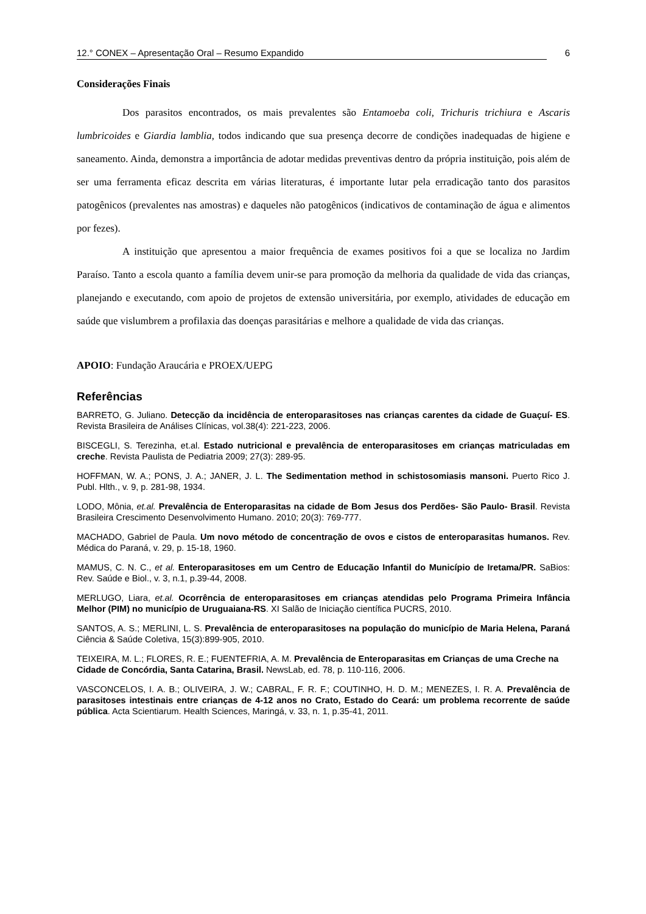12.° CONEX – Apresentação Oral – Resumo Expandido 6
Considerações Finais
Dos parasitos encontrados, os mais prevalentes são Entamoeba coli, Trichuris trichiura e Ascaris lumbricoides e Giardia lamblia, todos indicando que sua presença decorre de condições inadequadas de higiene e saneamento. Ainda, demonstra a importância de adotar medidas preventivas dentro da própria instituição, pois além de ser uma ferramenta eficaz descrita em várias literaturas, é importante lutar pela erradicação tanto dos parasitos patogênicos (prevalentes nas amostras) e daqueles não patogênicos (indicativos de contaminação de água e alimentos por fezes).
A instituição que apresentou a maior frequência de exames positivos foi a que se localiza no Jardim Paraíso. Tanto a escola quanto a família devem unir-se para promoção da melhoria da qualidade de vida das crianças, planejando e executando, com apoio de projetos de extensão universitária, por exemplo, atividades de educação em saúde que vislumbrem a profilaxia das doenças parasitárias e melhore a qualidade de vida das crianças.
APOIO: Fundação Araucária e PROEX/UEPG
Referências
BARRETO, G. Juliano. Detecção da incidência de enteroparasitoses nas crianças carentes da cidade de Guaçuí- ES. Revista Brasileira de Análises Clínicas, vol.38(4): 221-223, 2006.
BISCEGLI, S. Terezinha, et.al. Estado nutricional e prevalência de enteroparasitoses em crianças matriculadas em creche. Revista Paulista de Pediatria 2009; 27(3): 289-95.
HOFFMAN, W. A.; PONS, J. A.; JANER, J. L. The Sedimentation method in schistosomiasis mansoni. Puerto Rico J. Publ. Hlth., v. 9, p. 281-98, 1934.
LODO, Mônia, et.al. Prevalência de Enteroparasitas na cidade de Bom Jesus dos Perdões- São Paulo- Brasil. Revista Brasileira Crescimento Desenvolvimento Humano. 2010; 20(3): 769-777.
MACHADO, Gabriel de Paula. Um novo método de concentração de ovos e cistos de enteroparasitas humanos. Rev. Médica do Paraná, v. 29, p. 15-18, 1960.
MAMUS, C. N. C., et al. Enteroparasitoses em um Centro de Educação Infantil do Município de Iretama/PR. SaBios: Rev. Saúde e Biol., v. 3, n.1, p.39-44, 2008.
MERLUGO, Liara, et.al. Ocorrência de enteroparasitoses em crianças atendidas pelo Programa Primeira Infância Melhor (PIM) no município de Uruguaiana-RS. XI Salão de Iniciação científica PUCRS, 2010.
SANTOS, A. S.; MERLINI, L. S. Prevalência de enteroparasitoses na população do município de Maria Helena, Paraná Ciência & Saúde Coletiva, 15(3):899-905, 2010.
TEIXEIRA, M. L.; FLORES, R. E.; FUENTEFRIA, A. M. Prevalência de Enteroparasitas em Crianças de uma Creche na Cidade de Concórdia, Santa Catarina, Brasil. NewsLab, ed. 78, p. 110-116, 2006.
VASCONCELOS, I. A. B.; OLIVEIRA, J. W.; CABRAL, F. R. F.; COUTINHO, H. D. M.; MENEZES, I. R. A. Prevalência de parasitoses intestinais entre crianças de 4-12 anos no Crato, Estado do Ceará: um problema recorrente de saúde pública. Acta Scientiarum. Health Sciences, Maringá, v. 33, n. 1, p.35-41, 2011.